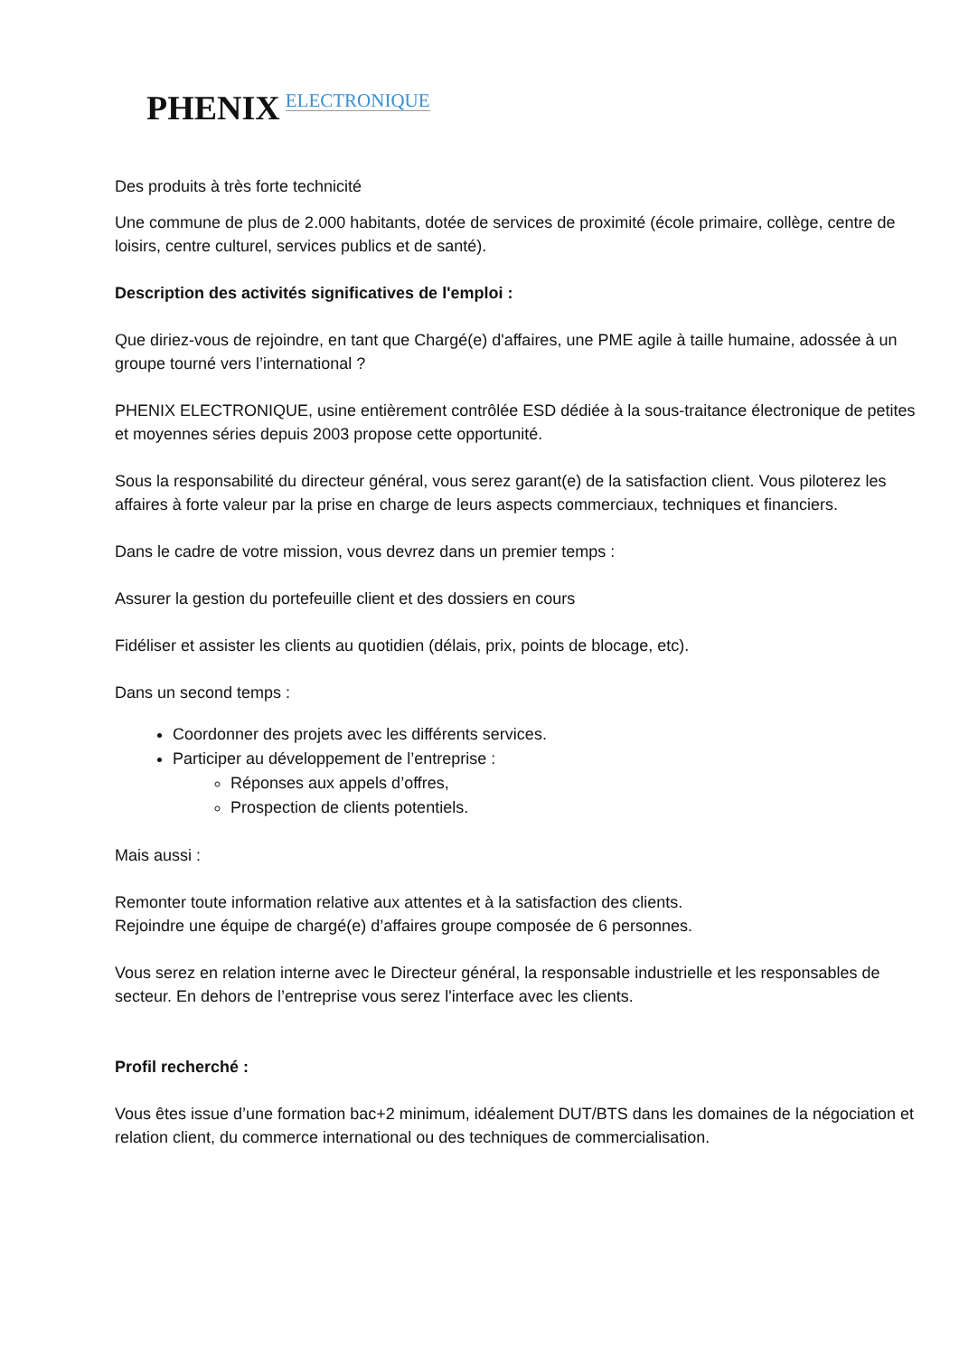PHENIX ELECTRONIQUE
Des produits à très forte technicité
Une commune de plus de 2.000 habitants, dotée de services de proximité (école primaire, collège, centre de loisirs, centre culturel, services publics et de santé).
Description des activités significatives de l'emploi :
Que diriez-vous de rejoindre, en tant que Chargé(e) d'affaires, une PME agile à taille humaine, adossée à un groupe tourné vers l’international ?
PHENIX ELECTRONIQUE, usine entièrement contrôlée ESD dédiée à la sous-traitance électronique de petites et moyennes séries depuis 2003 propose cette opportunité.
Sous la responsabilité du directeur général, vous serez garant(e) de la satisfaction client. Vous piloterez les affaires à forte valeur par la prise en charge de leurs aspects commerciaux, techniques et financiers.
Dans le cadre de votre mission, vous devrez dans un premier temps :
Assurer la gestion du portefeuille client et des dossiers en cours
Fidéliser et assister les clients au quotidien (délais, prix, points de blocage, etc).
Dans un second temps :
Coordonner des projets avec les différents services.
Participer au développement de l’entreprise :
Réponses aux appels d’offres,
Prospection de clients potentiels.
Mais aussi :
Remonter toute information relative aux attentes et à la satisfaction des clients.
Rejoindre une équipe de chargé(e) d’affaires groupe composée de 6 personnes.
Vous serez en relation interne avec le Directeur général, la responsable industrielle et les responsables de secteur. En dehors de l’entreprise vous serez l'interface avec les clients.
Profil recherché :
Vous êtes issue d’une formation bac+2 minimum, idéalement DUT/BTS dans les domaines de la négociation et relation client, du commerce international ou des techniques de commercialisation.